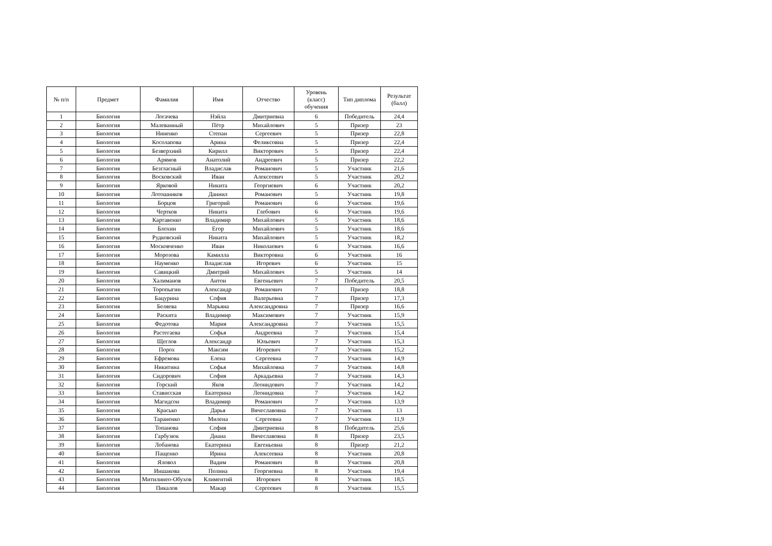| № п/п | Предмет | Фамилия | Имя | Отчество | Уровень (класс) обучения | Тип диплома | Результат (балл) |
| --- | --- | --- | --- | --- | --- | --- | --- |
| 1 | Биология | Логачева | Нэйла | Дмитриевна | 6 | Победитель | 24,4 |
| 2 | Биология | Малеванный | Пётр | Михайлович | 5 | Призер | 23 |
| 3 | Биология | Ниненко | Степан | Сергеевич | 5 | Призер | 22,8 |
| 4 | Биология | Косолапова | Арина | Феликсовна | 5 | Призер | 22,4 |
| 5 | Биология | Безверхний | Кирилл | Викторович | 5 | Призер | 22,4 |
| 6 | Биология | Арямов | Анатолий | Андреевич | 5 | Призер | 22,2 |
| 7 | Биология | Безгласный | Владислав | Романович | 5 | Участник | 21,6 |
| 8 | Биология | Восковский | Иван | Алексеевич | 5 | Участник | 20,2 |
| 9 | Биология | Ярковой | Никита | Георгиевич | 6 | Участник | 20,2 |
| 10 | Биология | Лотошников | Даниил | Романович | 5 | Участник | 19,8 |
| 11 | Биология | Борцов | Григорий | Романович | 6 | Участник | 19,6 |
| 12 | Биология | Чертков | Никита | Глебович | 6 | Участник | 19,6 |
| 13 | Биология | Картавенко | Владимир | Михайлович | 5 | Участник | 18,6 |
| 14 | Биология | Блохин | Егор | Михайлович | 5 | Участник | 18,6 |
| 15 | Биология | Рудковский | Никита | Михайлович | 5 | Участник | 18,2 |
| 16 | Биология | Московченко | Иван | Николаевич | 6 | Участник | 16,6 |
| 17 | Биология | Морозова | Камилла | Викторовна | 6 | Участник | 16 |
| 18 | Биология | Науменко | Владислав | Игоревич | 6 | Участник | 15 |
| 19 | Биология | Савицкий | Дмитрий | Михайлович | 5 | Участник | 14 |
| 20 | Биология | Халиманов | Антон | Евгеньевич | 7 | Победитель | 20,5 |
| 21 | Биология | Торопыгин | Александр | Романович | 7 | Призер | 18,8 |
| 22 | Биология | Бацурина | София | Валерьевна | 7 | Призер | 17,3 |
| 23 | Биология | Беляева | Марьяна | Александровна | 7 | Призер | 16,6 |
| 24 | Биология | Раскита | Владимир | Максимович | 7 | Участник | 15,9 |
| 25 | Биология | Федотова | Мария | Александровна | 7 | Участник | 15,5 |
| 26 | Биология | Растегаева | Софья | Андреевна | 7 | Участник | 15,4 |
| 27 | Биология | Щеглов | Александр | Юльевич | 7 | Участник | 15,3 |
| 28 | Биология | Порох | Максим | Игоревич | 7 | Участник | 15,2 |
| 29 | Биология | Ефремова | Елена | Сергеевна | 7 | Участник | 14,9 |
| 30 | Биология | Никитина | Софья | Михайловна | 7 | Участник | 14,8 |
| 31 | Биология | Сидорович | София | Аркадьевна | 7 | Участник | 14,3 |
| 32 | Биология | Горский | Яков | Леонидович | 7 | Участник | 14,2 |
| 33 | Биология | Стависская | Екатерина | Леонидовна | 7 | Участник | 14,2 |
| 34 | Биология | Магидсон | Владимир | Романович | 7 | Участник | 13,9 |
| 35 | Биология | Красько | Дарья | Вячеславовна | 7 | Участник | 13 |
| 36 | Биология | Тараненко | Милена | Сергеевна | 7 | Участник | 11,9 |
| 37 | Биология | Топанова | София | Дмитриевна | 8 | Победитель | 25,6 |
| 38 | Биология | Гарбузюк | Диана | Вячеславовна | 8 | Призер | 23,5 |
| 39 | Биология | Лобанова | Екатерина | Евгеньевна | 8 | Призер | 21,2 |
| 40 | Биология | Пащенко | Ирина | Алексеевна | 8 | Участник | 20,8 |
| 41 | Биология | Яловол | Вадим | Романович | 8 | Участник | 20,8 |
| 42 | Биология | Иншакова | Полина | Георгиевна | 8 | Участник | 19,4 |
| 43 | Биология | Митилинео-Обухов | Климентий | Игоревич | 8 | Участник | 18,5 |
| 44 | Биология | Пикалов | Макар | Сергеевич | 8 | Участник | 15,5 |